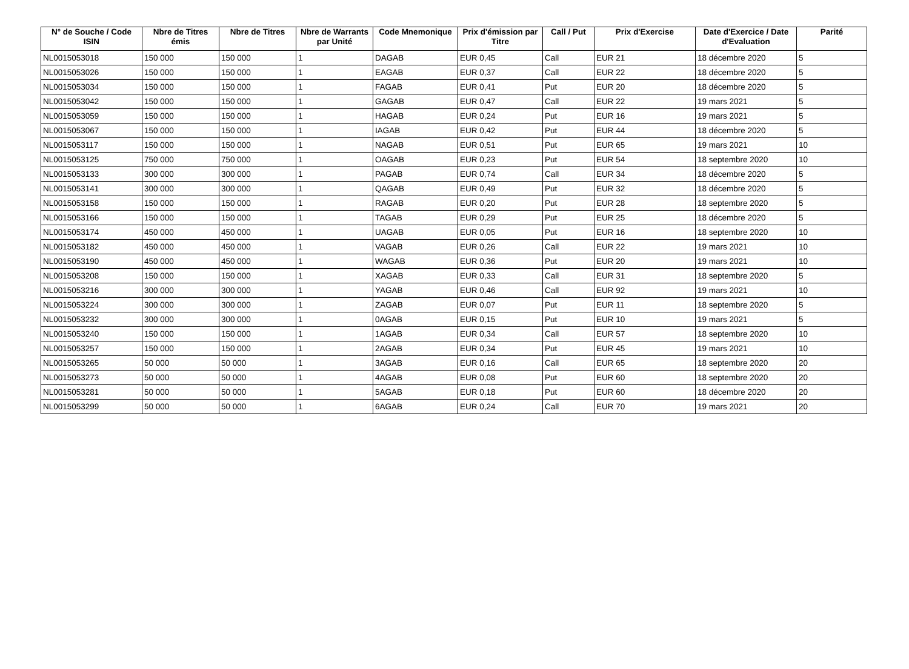| N° de Souche / Code ISIN | Nbre de Titres émis | Nbre de Titres | Nbre de Warrants par Unité | Code Mnemonique | Prix d'émission par Titre | Call / Put | Prix d'Exercise | Date d'Exercice / Date d'Evaluation | Parité |
| --- | --- | --- | --- | --- | --- | --- | --- | --- | --- |
| NL0015053018 | 150 000 | 150 000 | 1 | DAGAB | EUR 0,45 | Call | EUR 21 | 18 décembre 2020 | 5 |
| NL0015053026 | 150 000 | 150 000 | 1 | EAGAB | EUR 0,37 | Call | EUR 22 | 18 décembre 2020 | 5 |
| NL0015053034 | 150 000 | 150 000 | 1 | FAGAB | EUR 0,41 | Put | EUR 20 | 18 décembre 2020 | 5 |
| NL0015053042 | 150 000 | 150 000 | 1 | GAGAB | EUR 0,47 | Call | EUR 22 | 19 mars 2021 | 5 |
| NL0015053059 | 150 000 | 150 000 | 1 | HAGAB | EUR 0,24 | Put | EUR 16 | 19 mars 2021 | 5 |
| NL0015053067 | 150 000 | 150 000 | 1 | IAGAB | EUR 0,42 | Put | EUR 44 | 18 décembre 2020 | 5 |
| NL0015053117 | 150 000 | 150 000 | 1 | NAGAB | EUR 0,51 | Put | EUR 65 | 19 mars 2021 | 10 |
| NL0015053125 | 750 000 | 750 000 | 1 | OAGAB | EUR 0,23 | Put | EUR 54 | 18 septembre 2020 | 10 |
| NL0015053133 | 300 000 | 300 000 | 1 | PAGAB | EUR 0,74 | Call | EUR 34 | 18 décembre 2020 | 5 |
| NL0015053141 | 300 000 | 300 000 | 1 | QAGAB | EUR 0,49 | Put | EUR 32 | 18 décembre 2020 | 5 |
| NL0015053158 | 150 000 | 150 000 | 1 | RAGAB | EUR 0,20 | Put | EUR 28 | 18 septembre 2020 | 5 |
| NL0015053166 | 150 000 | 150 000 | 1 | TAGAB | EUR 0,29 | Put | EUR 25 | 18 décembre 2020 | 5 |
| NL0015053174 | 450 000 | 450 000 | 1 | UAGAB | EUR 0,05 | Put | EUR 16 | 18 septembre 2020 | 10 |
| NL0015053182 | 450 000 | 450 000 | 1 | VAGAB | EUR 0,26 | Call | EUR 22 | 19 mars 2021 | 10 |
| NL0015053190 | 450 000 | 450 000 | 1 | WAGAB | EUR 0,36 | Put | EUR 20 | 19 mars 2021 | 10 |
| NL0015053208 | 150 000 | 150 000 | 1 | XAGAB | EUR 0,33 | Call | EUR 31 | 18 septembre 2020 | 5 |
| NL0015053216 | 300 000 | 300 000 | 1 | YAGAB | EUR 0,46 | Call | EUR 92 | 19 mars 2021 | 10 |
| NL0015053224 | 300 000 | 300 000 | 1 | ZAGAB | EUR 0,07 | Put | EUR 11 | 18 septembre 2020 | 5 |
| NL0015053232 | 300 000 | 300 000 | 1 | 0AGAB | EUR 0,15 | Put | EUR 10 | 19 mars 2021 | 5 |
| NL0015053240 | 150 000 | 150 000 | 1 | 1AGAB | EUR 0,34 | Call | EUR 57 | 18 septembre 2020 | 10 |
| NL0015053257 | 150 000 | 150 000 | 1 | 2AGAB | EUR 0,34 | Put | EUR 45 | 19 mars 2021 | 10 |
| NL0015053265 | 50 000 | 50 000 | 1 | 3AGAB | EUR 0,16 | Call | EUR 65 | 18 septembre 2020 | 20 |
| NL0015053273 | 50 000 | 50 000 | 1 | 4AGAB | EUR 0,08 | Put | EUR 60 | 18 septembre 2020 | 20 |
| NL0015053281 | 50 000 | 50 000 | 1 | 5AGAB | EUR 0,18 | Put | EUR 60 | 18 décembre 2020 | 20 |
| NL0015053299 | 50 000 | 50 000 | 1 | 6AGAB | EUR 0,24 | Call | EUR 70 | 19 mars 2021 | 20 |